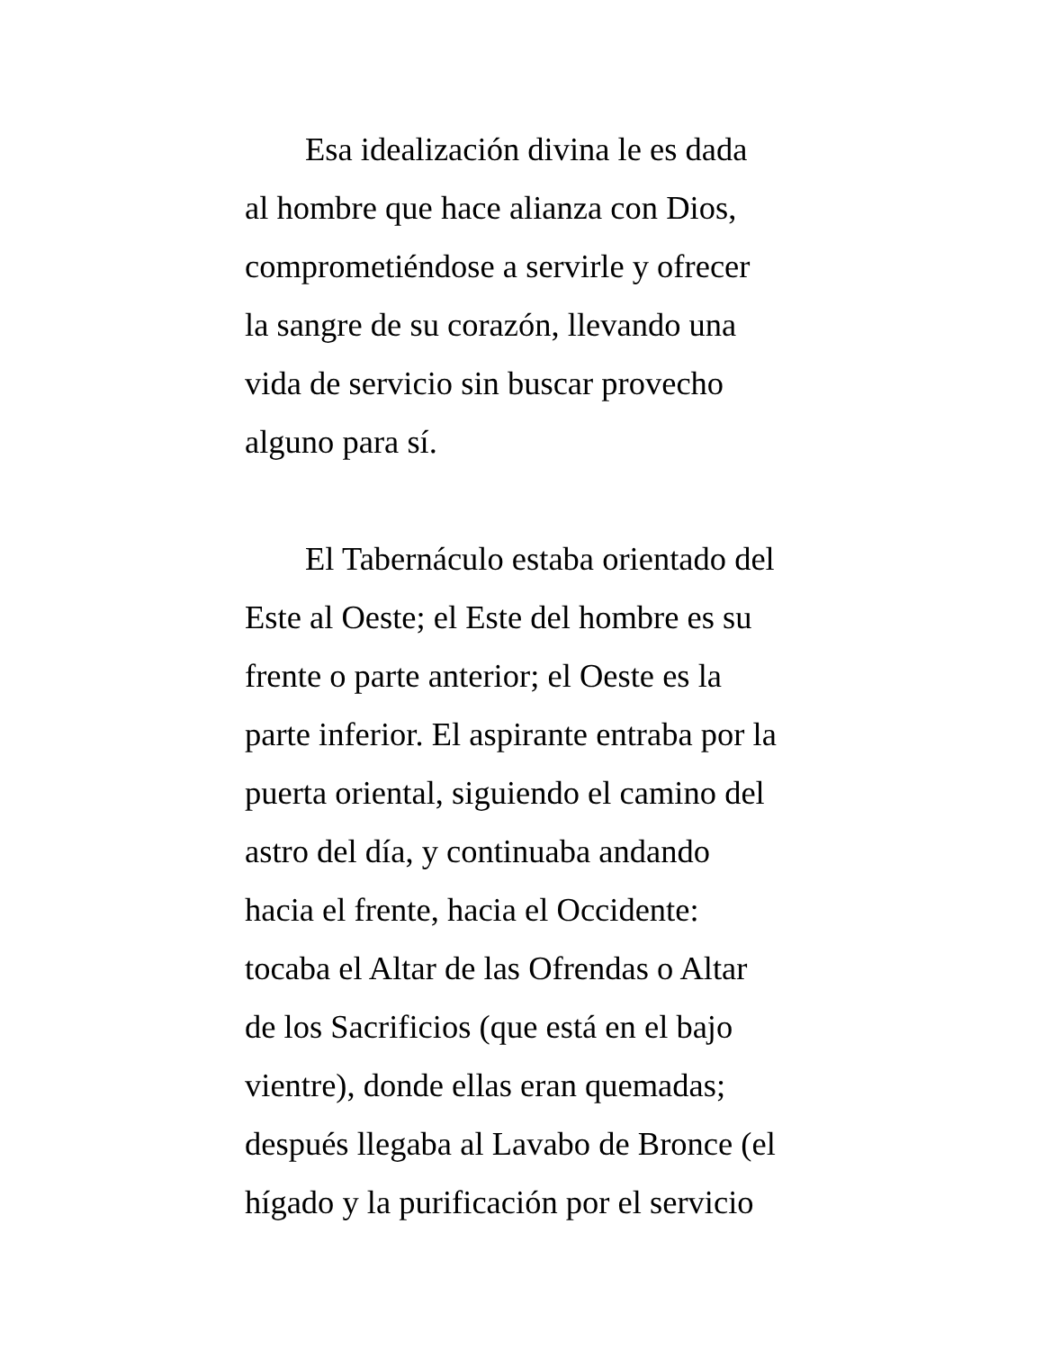Esa idealización divina le es dada
al hombre que hace alianza con Dios,
comprometiéndose a servirle y ofrecer
la sangre de su corazón, llevando una
vida de servicio sin buscar provecho
alguno para sí.
El Tabernáculo estaba orientado del
Este al Oeste; el Este del hombre es su
frente o parte anterior; el Oeste es la
parte inferior. El aspirante entraba por la
puerta oriental, siguiendo el camino del
astro del día, y continuaba andando
hacia el frente, hacia el Occidente:
tocaba el Altar de las Ofrendas o Altar
de los Sacrificios (que está en el bajo
vientre), donde ellas eran quemadas;
después llegaba al Lavabo de Bronce (el
hígado y la purificación por el servicio